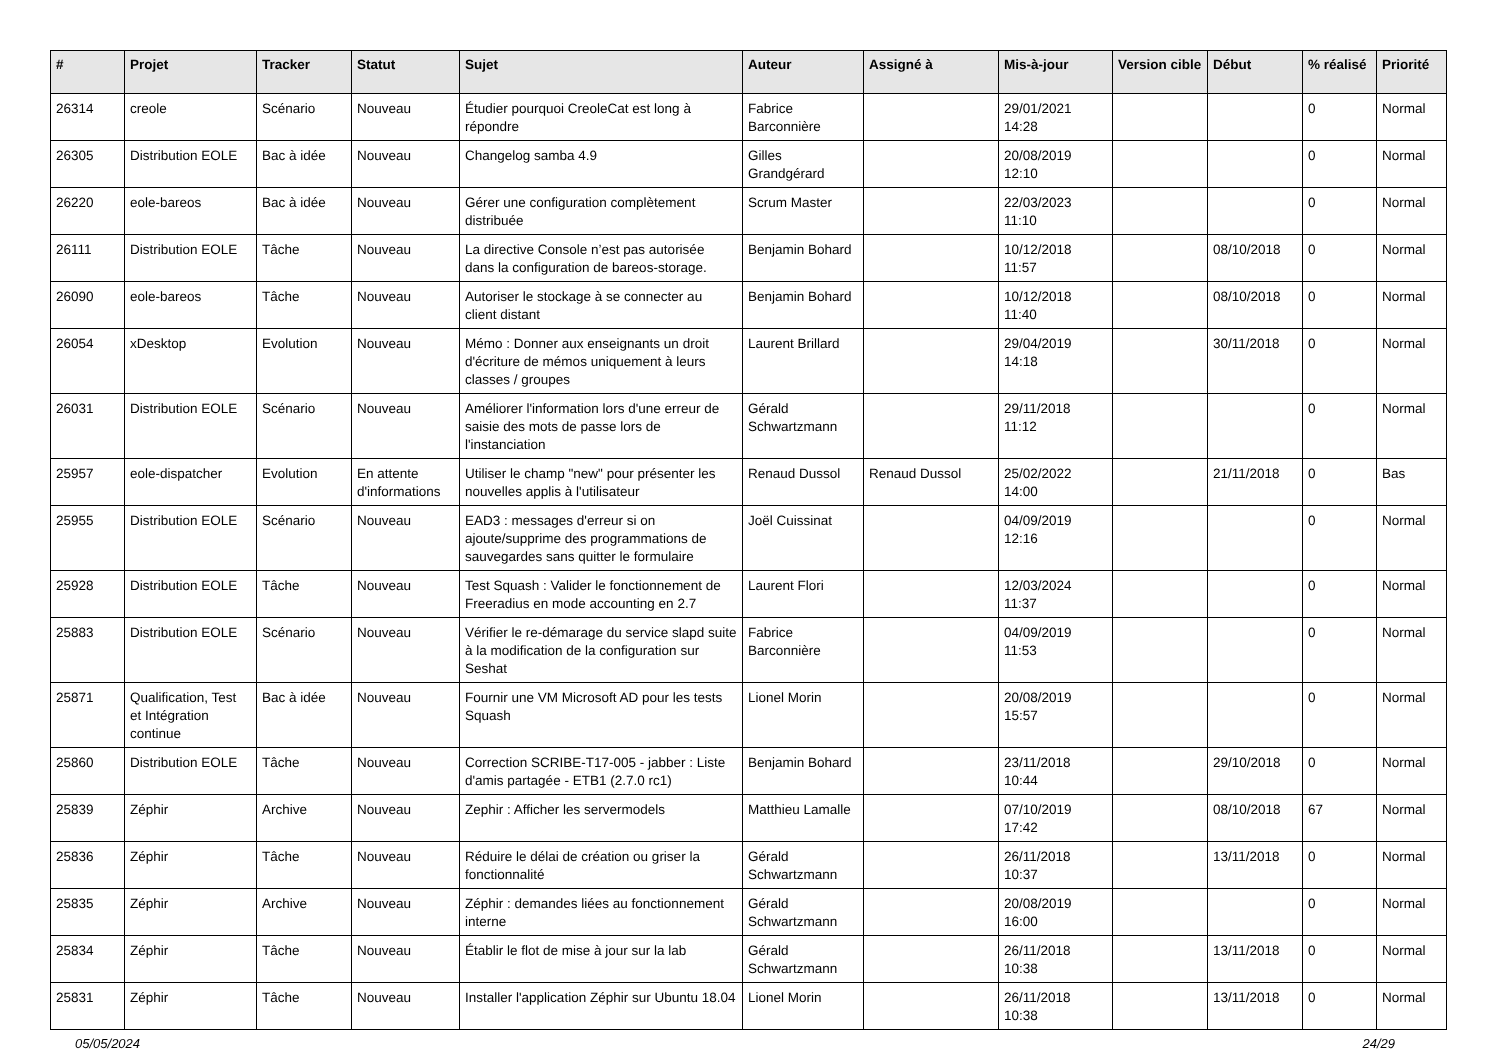| # | Projet | Tracker | Statut | Sujet | Auteur | Assigné à | Mis-à-jour | Version cible | Début | % réalisé | Priorité |
| --- | --- | --- | --- | --- | --- | --- | --- | --- | --- | --- | --- |
| 26314 | creole | Scénario | Nouveau | Étudier pourquoi CreoleCat est long à répondre | Fabrice Barconnière | | 29/01/2021 14:28 | | | 0 | Normal |
| 26305 | Distribution EOLE | Bac à idée | Nouveau | Changelog samba 4.9 | Gilles Grandgérard | | 20/08/2019 12:10 | | | 0 | Normal |
| 26220 | eole-bareos | Bac à idée | Nouveau | Gérer une configuration complètement distribuée | Scrum Master | | 22/03/2023 11:10 | | | 0 | Normal |
| 26111 | Distribution EOLE | Tâche | Nouveau | La directive Console n’est pas autorisée dans la configuration de bareos-storage. | Benjamin Bohard | | 10/12/2018 11:57 | | 08/10/2018 | 0 | Normal |
| 26090 | eole-bareos | Tâche | Nouveau | Autoriser le stockage à se connecter au client distant | Benjamin Bohard | | 10/12/2018 11:40 | | 08/10/2018 | 0 | Normal |
| 26054 | xDesktop | Evolution | Nouveau | Mémo : Donner aux enseignants un droit d'écriture de mémos uniquement à leurs classes / groupes | Laurent Brillard | | 29/04/2019 14:18 | | 30/11/2018 | 0 | Normal |
| 26031 | Distribution EOLE | Scénario | Nouveau | Améliorer l'information lors d'une erreur de saisie des mots de passe lors de l'instanciation | Gérald Schwartzmann | | 29/11/2018 11:12 | | | 0 | Normal |
| 25957 | eole-dispatcher | Evolution | En attente d'informations | Utiliser le champ "new" pour présenter les nouvelles applis à l'utilisateur | Renaud Dussol | Renaud Dussol | 25/02/2022 14:00 | | 21/11/2018 | 0 | Bas |
| 25955 | Distribution EOLE | Scénario | Nouveau | EAD3 : messages d'erreur si on ajoute/supprime des programmations de sauvegardes sans quitter le formulaire | Joël Cuissinat | | 04/09/2019 12:16 | | | 0 | Normal |
| 25928 | Distribution EOLE | Tâche | Nouveau | Test Squash : Valider le fonctionnement de Freeradius en mode accounting en 2.7 | Laurent Flori | | 12/03/2024 11:37 | | | 0 | Normal |
| 25883 | Distribution EOLE | Scénario | Nouveau | Vérifier le re-démarage du service slapd suite à la modification de la configuration sur Seshat | Fabrice Barconnière | | 04/09/2019 11:53 | | | 0 | Normal |
| 25871 | Qualification, Test et Intégration continue | Bac à idée | Nouveau | Fournir une VM Microsoft AD pour les tests Squash | Lionel Morin | | 20/08/2019 15:57 | | | 0 | Normal |
| 25860 | Distribution EOLE | Tâche | Nouveau | Correction SCRIBE-T17-005 - jabber : Liste d'amis partagée - ETB1 (2.7.0 rc1) | Benjamin Bohard | | 23/11/2018 10:44 | | 29/10/2018 | 0 | Normal |
| 25839 | Zéphir | Archive | Nouveau | Zephir : Afficher les servermodels | Matthieu Lamalle | | 07/10/2019 17:42 | | 08/10/2018 | 67 | Normal |
| 25836 | Zéphir | Tâche | Nouveau | Réduire le délai de création ou griser la fonctionnalité | Gérald Schwartzmann | | 26/11/2018 10:37 | | 13/11/2018 | 0 | Normal |
| 25835 | Zéphir | Archive | Nouveau | Zéphir : demandes liées au fonctionnement interne | Gérald Schwartzmann | | 20/08/2019 16:00 | | | 0 | Normal |
| 25834 | Zéphir | Tâche | Nouveau | Établir le flot de mise à jour sur la lab | Gérald Schwartzmann | | 26/11/2018 10:38 | | 13/11/2018 | 0 | Normal |
| 25831 | Zéphir | Tâche | Nouveau | Installer l'application Zéphir sur Ubuntu 18.04 | Lionel Morin | | 26/11/2018 10:38 | | 13/11/2018 | 0 | Normal |
05/05/2024 24/29